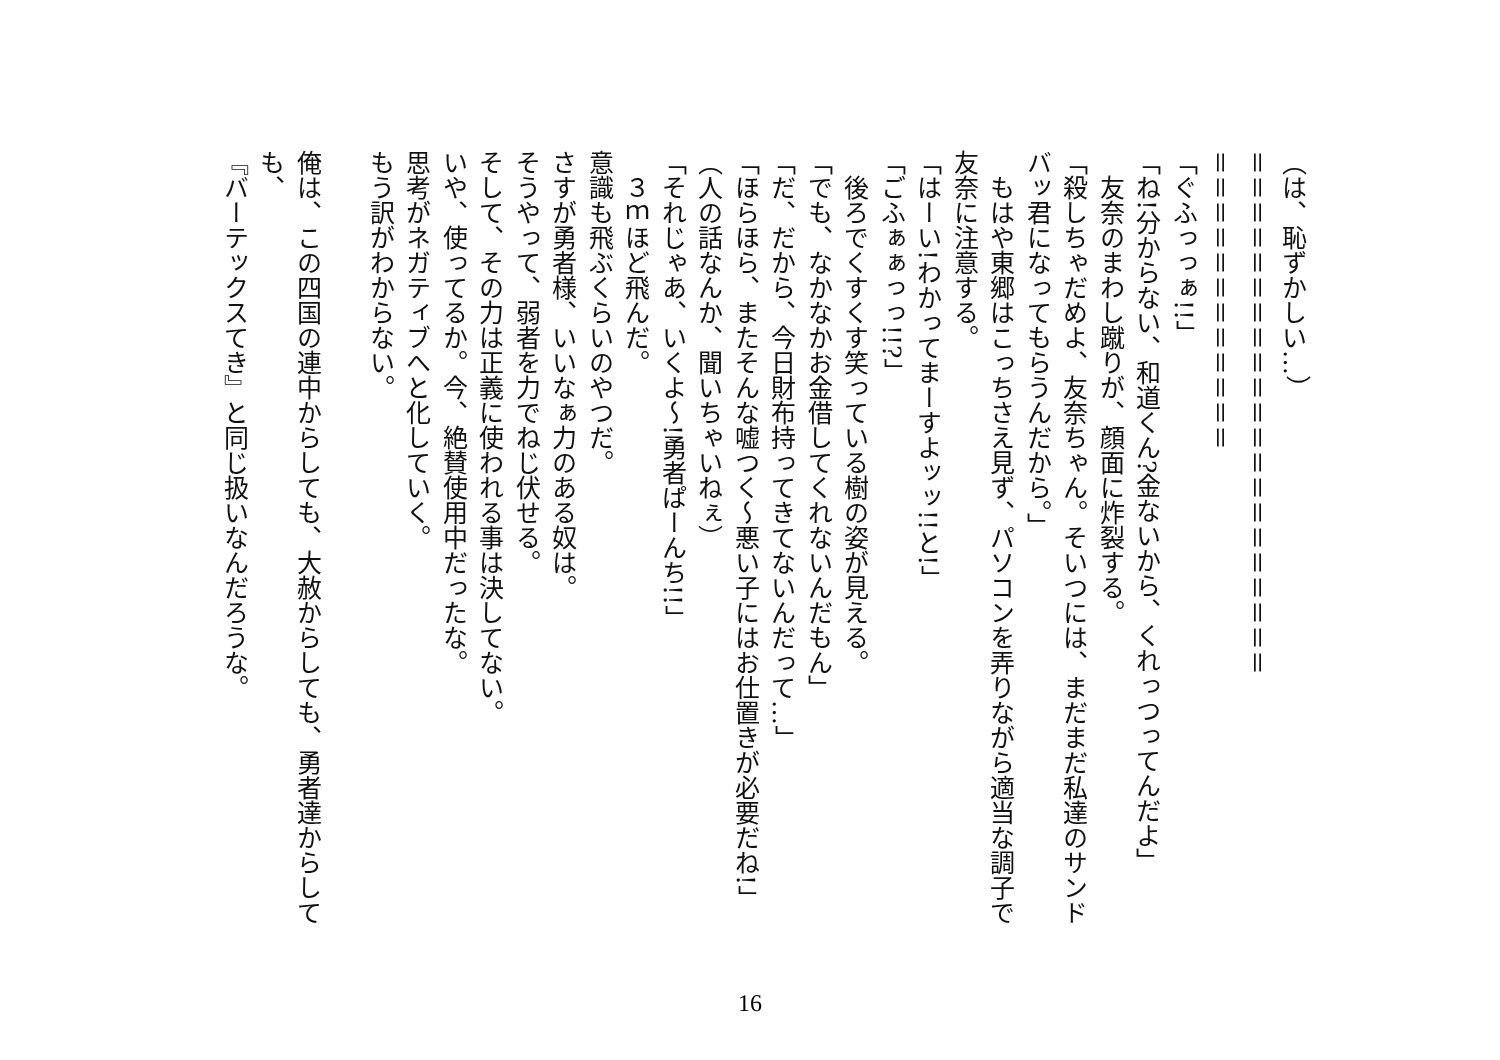（は、恥ずかしい…）
＝＝＝＝＝＝＝＝＝＝＝＝＝＝＝＝＝＝＝＝＝
＝＝＝＝＝＝＝＝＝＝＝＝
「ぐふっっぁ!!」
「ね!分からない、和道くん?金ないから、くれっつってんだよ」
　友奈のまわし蹴りが、顔面に炸裂する。
「殺しちゃだめよ、友奈ちゃん。そいつには、まだまだ私達のサンドバッ君になってもらうんだから。」
　もはや東郷はこっちさえ見ず、パソコンを弄りながら適当な調子で友奈に注意する。
「はーい!わかってまーすよッッ!!と!」
「ごふぁぁっっ!!?」
　後ろでくすくす笑っている樹の姿が見える。
「でも、なかなかお金借してくれないんだもん」
「だ、だから、今日財布持ってきてないんだって…」
「ほらほら、またそんな嘘つく～悪い子にはお仕置きが必要だね!」
（人の話なんか、聞いちゃいねぇ）
「それじゃあ、いくよ～!勇者ぱーんち!!」
　３ｍほど飛んだ。
意識も飛ぶくらいのやつだ。
さすが勇者様、いいなぁ力のある奴は。
そうやって、弱者を力でねじ伏せる。
そして、その力は正義に使われる事は決してない。
いや、使ってるか。今、絶賛使用中だったな。
思考がネガティブへと化していく。
もう訳がわからない。
俺は、この四国の連中からしても、大赦からしても、勇者達からしても、
『バーテックスてき』と同じ扱いなんだろうな。
16